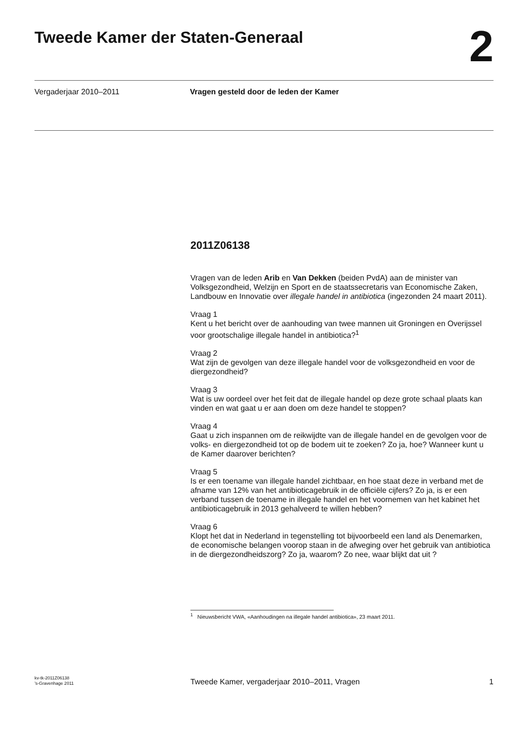Tweede Kamer der Staten-Generaal
2
Vergaderjaar 2010–2011 Vragen gesteld door de leden der Kamer
2011Z06138
Vragen van de leden Arib en Van Dekken (beiden PvdA) aan de minister van Volksgezondheid, Welzijn en Sport en de staatssecretaris van Economische Zaken, Landbouw en Innovatie over illegale handel in antibiotica (ingezonden 24 maart 2011).
Vraag 1
Kent u het bericht over de aanhouding van twee mannen uit Groningen en Overijssel voor grootschalige illegale handel in antibiotica?<sup>1</sup>
Vraag 2
Wat zijn de gevolgen van deze illegale handel voor de volksgezondheid en voor de diergezondheid?
Vraag 3
Wat is uw oordeel over het feit dat de illegale handel op deze grote schaal plaats kan vinden en wat gaat u er aan doen om deze handel te stoppen?
Vraag 4
Gaat u zich inspannen om de reikwijdte van de illegale handel en de gevolgen voor de volks- en diergezondheid tot op de bodem uit te zoeken? Zo ja, hoe? Wanneer kunt u de Kamer daarover berichten?
Vraag 5
Is er een toename van illegale handel zichtbaar, en hoe staat deze in verband met de afname van 12% van het antibioticagebruik in de officiële cijfers? Zo ja, is er een verband tussen de toename in illegale handel en het voornemen van het kabinet het antibioticagebruik in 2013 gehalveerd te willen hebben?
Vraag 6
Klopt het dat in Nederland in tegenstelling tot bijvoorbeeld een land als Denemarken, de economische belangen voorop staan in de afweging over het gebruik van antibiotica in de diergezondheidszorg? Zo ja, waarom? Zo nee, waar blijkt dat uit ?
<sup>1</sup> Nieuwsbericht VWA, «Aanhoudingen na illegale handel antibiotica», 23 maart 2011.
kv-tk-2011Z06138
’s-Gravenhage 2011
Tweede Kamer, vergaderjaar 2010–2011, Vragen
1